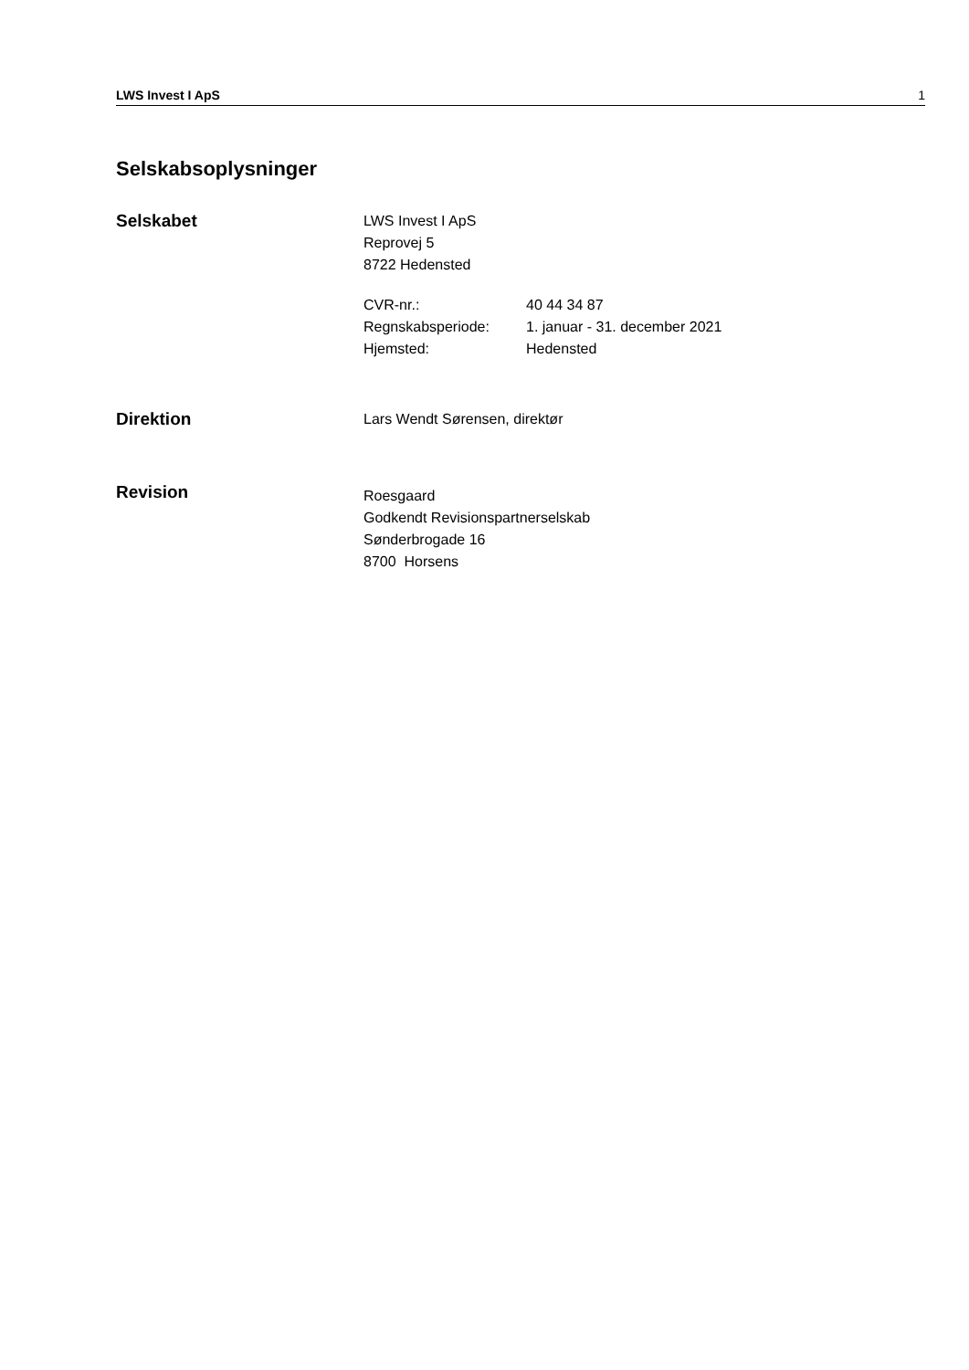LWS Invest I ApS 1
Selskabsoplysninger
Selskabet
LWS Invest I ApS
Reprovej 5
8722 Hedensted
| CVR-nr.: | 40 44 34 87 |
| Regnskabsperiode: | 1. januar - 31. december 2021 |
| Hjemsted: | Hedensted |
Direktion
Lars Wendt Sørensen, direktør
Revision
Roesgaard
Godkendt Revisionspartnerselskab
Sønderbrogade 16
8700 Horsens